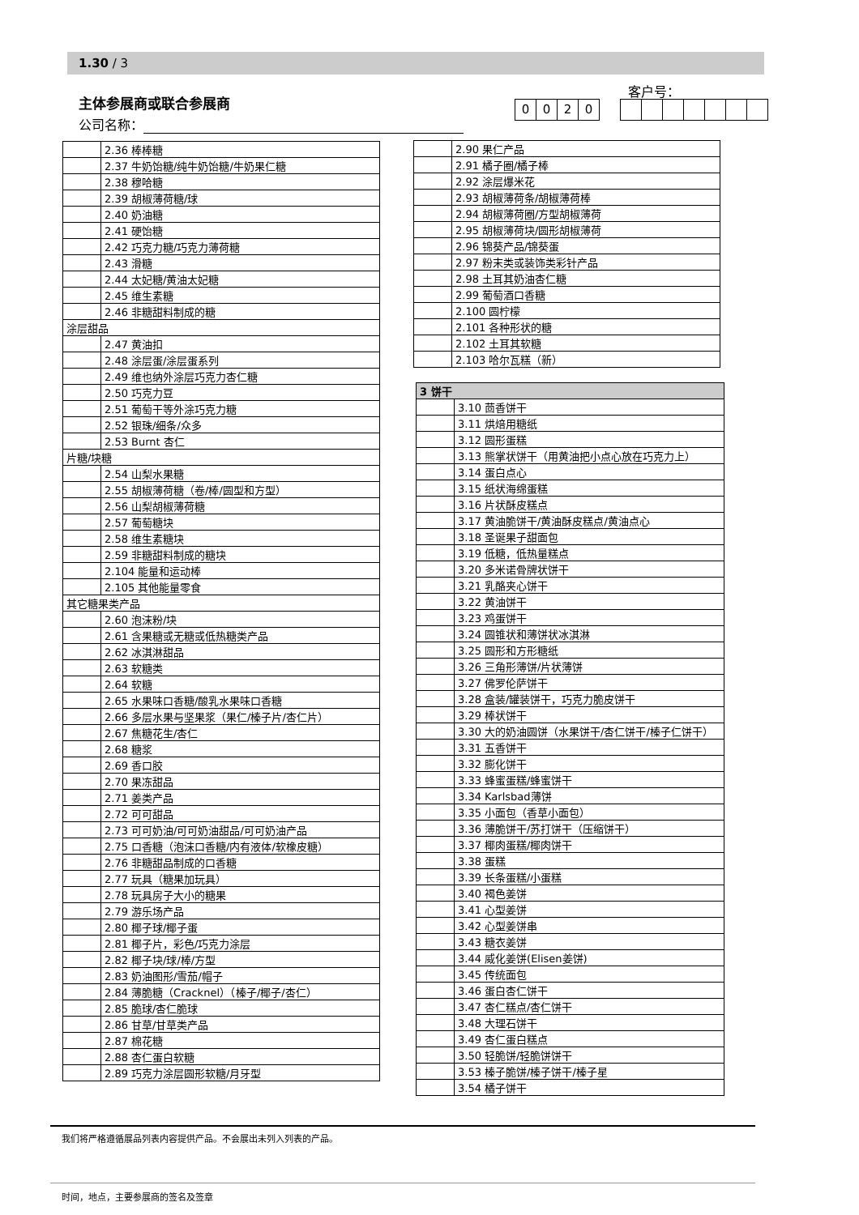1.30 / 3
主体参展商或联合参展商
公司名称：
客户号：
0020
| | 2.36 棒棒糖 |
| | 2.37 牛奶饴糖/纯牛奶饴糖/牛奶果仁糖 |
| | 2.38 穆哈糖 |
| | 2.39 胡椒薄荷糖/球 |
| | 2.40 奶油糖 |
| | 2.41 硬饴糖 |
| | 2.42 巧克力糖/巧克力薄荷糖 |
| | 2.43 滑糖 |
| | 2.44 太妃糖/黄油太妃糖 |
| | 2.45 维生素糖 |
| | 2.46 非糖甜料制成的糖 |
| 涂层甜品 | |
| | 2.47 黄油扣 |
| | 2.48 涂层蛋/涂层蛋系列 |
| | 2.49 维也纳外涂层巧克力杏仁糖 |
| | 2.50 巧克力豆 |
| | 2.51 葡萄干等外涂巧克力糖 |
| | 2.52 银珠/细条/众多 |
| | 2.53 Burnt 杏仁 |
| 片糖/块糖 | |
| | 2.54 山梨水果糖 |
| | 2.55 胡椒薄荷糖（卷/棒/圆型和方型） |
| | 2.56 山梨胡椒薄荷糖 |
| | 2.57 葡萄糖块 |
| | 2.58 维生素糖块 |
| | 2.59 非糖甜料制成的糖块 |
| | 2.104 能量和运动棒 |
| | 2.105 其他能量零食 |
| 其它糖果类产品 | |
| | 2.60 泡沫粉/块 |
| | 2.61 含果糖或无糖或低热糖类产品 |
| | 2.62 冰淇淋甜品 |
| | 2.63 软糖类 |
| | 2.64 软糖 |
| | 2.65 水果味口香糖/酸乳水果味口香糖 |
| | 2.66 多层水果与坚果浆（果仁/榛子片/杏仁片） |
| | 2.67 焦糖花生/杏仁 |
| | 2.68 糖浆 |
| | 2.69 香口胶 |
| | 2.70 果冻甜品 |
| | 2.71 姜类产品 |
| | 2.72 可可甜品 |
| | 2.73 可可奶油/可可奶油甜品/可可奶油产品 |
| | 2.75 口香糖（泡沫口香糖/内有液体/软橡皮糖） |
| | 2.76 非糖甜品制成的口香糖 |
| | 2.77 玩具（糖果加玩具） |
| | 2.78 玩具房子大小的糖果 |
| | 2.79 游乐场产品 |
| | 2.80 椰子球/椰子蛋 |
| | 2.81 椰子片，彩色/巧克力涂层 |
| | 2.82 椰子块/球/棒/方型 |
| | 2.83 奶油图形/雪茄/帽子 |
| | 2.84 薄脆糖（Cracknel）（榛子/椰子/杏仁） |
| | 2.85 脆球/杏仁脆球 |
| | 2.86 甘草/甘草类产品 |
| | 2.87 棉花糖 |
| | 2.88 杏仁蛋白软糖 |
| | 2.89 巧克力涂层圆形软糖/月牙型 |
| | 2.90 果仁产品 |
| | 2.91 橘子圈/橘子棒 |
| | 2.92 涂层爆米花 |
| | 2.93 胡椒薄荷条/胡椒薄荷棒 |
| | 2.94 胡椒薄荷圈/方型胡椒薄荷 |
| | 2.95 胡椒薄荷块/圆形胡椒薄荷 |
| | 2.96 锦葵产品/锦葵蛋 |
| | 2.97 粉末类或装饰类彩针产品 |
| | 2.98 土耳其奶油杏仁糖 |
| | 2.99 葡萄酒口香糖 |
| | 2.100 圆柠檬 |
| | 2.101 各种形状的糖 |
| | 2.102 土耳其软糖 |
| | 2.103 哈尔瓦糕（新） |
| 3 饼干 | |
| | 3.10 茴香饼干 |
| | 3.11 烘焙用糖纸 |
| | 3.12 圆形蛋糕 |
| | 3.13 熊掌状饼干（用黄油把小点心放在巧克力上） |
| | 3.14 蛋白点心 |
| | 3.15 纸状海绵蛋糕 |
| | 3.16 片状酥皮糕点 |
| | 3.17 黄油脆饼干/黄油酥皮糕点/黄油点心 |
| | 3.18 圣诞果子甜面包 |
| | 3.19 低糖，低热量糕点 |
| | 3.20 多米诺骨牌状饼干 |
| | 3.21 乳酪夹心饼干 |
| | 3.22 黄油饼干 |
| | 3.23 鸡蛋饼干 |
| | 3.24 圆锥状和薄饼状冰淇淋 |
| | 3.25 圆形和方形糖纸 |
| | 3.26 三角形薄饼/片状薄饼 |
| | 3.27 佛罗伦萨饼干 |
| | 3.28 盒装/罐装饼干，巧克力脆皮饼干 |
| | 3.29 棒状饼干 |
| | 3.30 大的奶油圆饼（水果饼干/杏仁饼干/榛子仁饼干） |
| | 3.31 五香饼干 |
| | 3.32 膨化饼干 |
| | 3.33 蜂蜜蛋糕/蜂蜜饼干 |
| | 3.34 Karlsbad薄饼 |
| | 3.35 小面包（香草小面包） |
| | 3.36 薄脆饼干/苏打饼干（压缩饼干） |
| | 3.37 椰肉蛋糕/椰肉饼干 |
| | 3.38 蛋糕 |
| | 3.39 长条蛋糕/小蛋糕 |
| | 3.40 褐色姜饼 |
| | 3.41 心型姜饼 |
| | 3.42 心型姜饼串 |
| | 3.43 糖衣姜饼 |
| | 3.44 威化姜饼(Elisen姜饼) |
| | 3.45 传统面包 |
| | 3.46 蛋白杏仁饼干 |
| | 3.47 杏仁糕点/杏仁饼干 |
| | 3.48 大理石饼干 |
| | 3.49 杏仁蛋白糕点 |
| | 3.50 轻脆饼/轻脆饼饼干 |
| | 3.53 榛子脆饼/榛子饼干/榛子星 |
| | 3.54 橘子饼干 |
我们将严格遵循展品列表内容提供产品。不会展出未列入列表的产品。
时间，地点，主要参展商的签名及签章